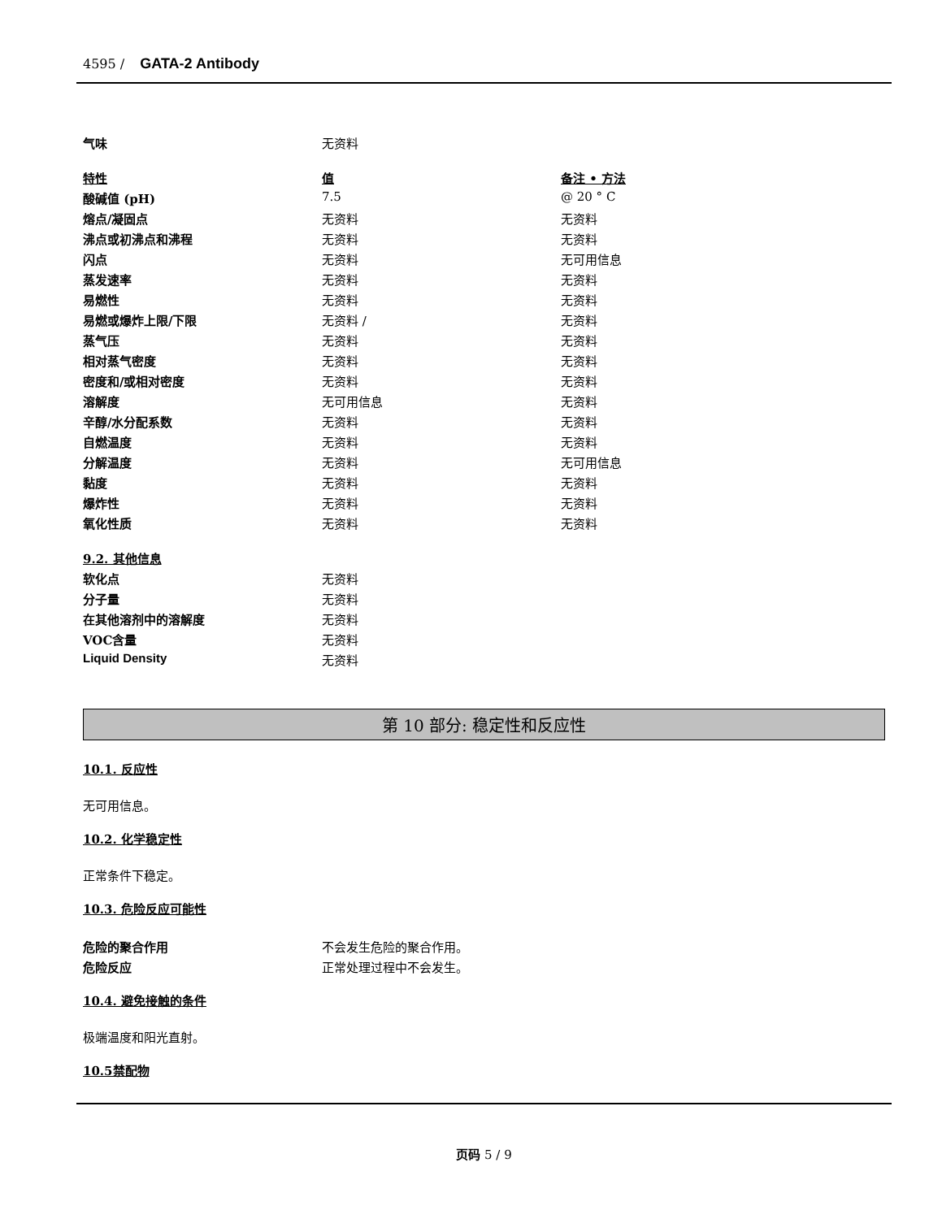4595 / GATA-2 Antibody
| 气味 | 无资料 | |
| 特性 | 值 | 备注 • 方法 |
| 酸碱值 (pH) | 7.5 | @ 20 ° C |
| 熔点/凝固点 | 无资料 | 无资料 |
| 沸点或初沸点和沸程 | 无资料 | 无资料 |
| 闪点 | 无资料 | 无可用信息 |
| 蒸发速率 | 无资料 | 无资料 |
| 易燃性 | 无资料 | 无资料 |
| 易燃或爆炸上限/下限 | 无资料 / | 无资料 |
| 蒸气压 | 无资料 | 无资料 |
| 相对蒸气密度 | 无资料 | 无资料 |
| 密度和/或相对密度 | 无资料 | 无资料 |
| 溶解度 | 无可用信息 | 无资料 |
| 辛醇/水分配系数 | 无资料 | 无资料 |
| 自燃温度 | 无资料 | 无资料 |
| 分解温度 | 无资料 | 无可用信息 |
| 黏度 | 无资料 | 无资料 |
| 爆炸性 | 无资料 | 无资料 |
| 氧化性质 | 无资料 | 无资料 |
| 9.2. 其他信息 | |
| 软化点 | 无资料 |
| 分子量 | 无资料 |
| 在其他溶剂中的溶解度 | 无资料 |
| VOC含量 | 无资料 |
| Liquid Density | 无资料 |
第 10 部分: 稳定性和反应性
10.1. 反应性
无可用信息。
10.2. 化学稳定性
正常条件下稳定。
10.3. 危险反应可能性
| 危险的聚合作用 | 不会发生危险的聚合作用。 |
| 危险反应 | 正常处理过程中不会发生。 |
10.4. 避免接触的条件
极端温度和阳光直射。
10.5禁配物
页码 5 / 9